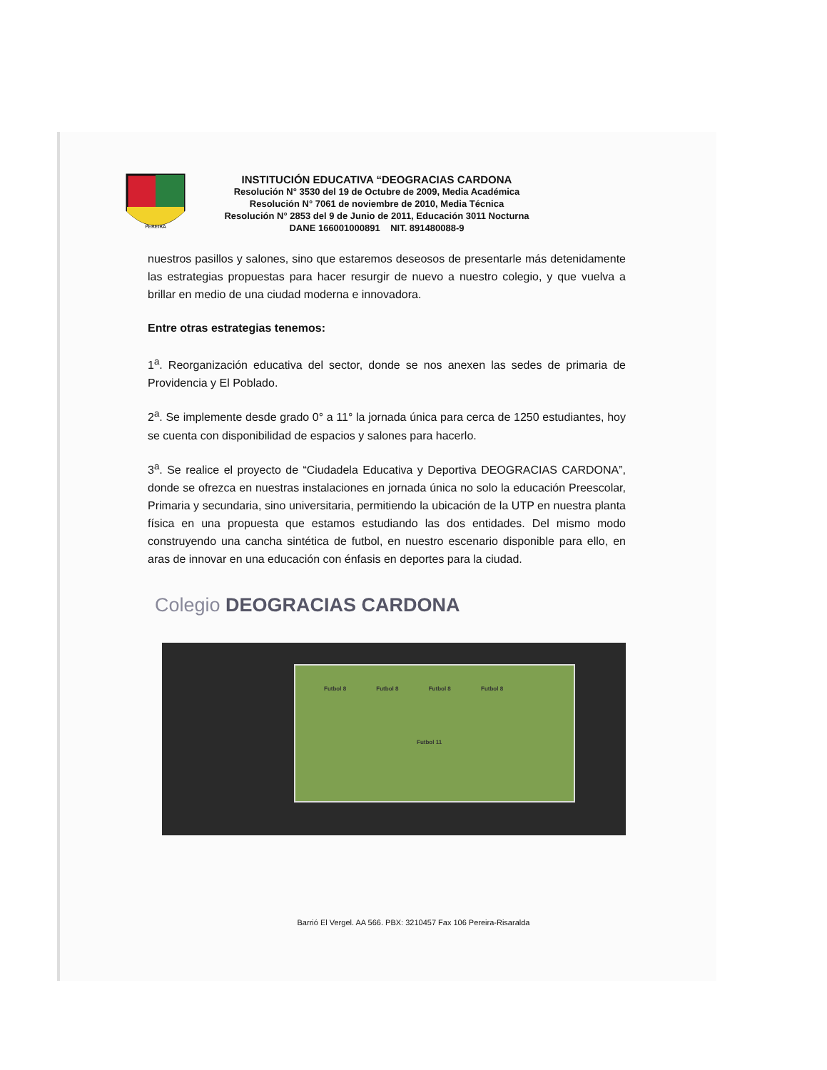PEREIRA
INSTITUCIÓN EDUCATIVA “DEOGRACIAS CARDONA
Resolución N° 3530 del 19 de Octubre de 2009, Media Académica
Resolución N° 7061 de noviembre de 2010, Media Técnica
Resolución N° 2853 del 9 de Junio de 2011, Educación 3011 Nocturna
DANE 166001000891 NIT. 891480088-9
nuestros pasillos y salones, sino que estaremos deseosos de presentarle más detenidamente las estrategias propuestas para hacer resurgir de nuevo a nuestro colegio, y que vuelva a brillar en medio de una ciudad moderna e innovadora.
Entre otras estrategias tenemos:
1<sup>a</sup>. Reorganización educativa del sector, donde se nos anexen las sedes de primaria de Providencia y El Poblado.
2<sup>a</sup>. Se implemente desde grado 0° a 11° la jornada única para cerca de 1250 estudiantes, hoy se cuenta con disponibilidad de espacios y salones para hacerlo.
3<sup>a</sup>. Se realice el proyecto de “Ciudadela Educativa y Deportiva DEOGRACIAS CARDONA”, donde se ofrezca en nuestras instalaciones en jornada única no solo la educación Preescolar, Primaria y secundaria, sino universitaria, permitiendo la ubicación de la UTP en nuestra planta física en una propuesta que estamos estudiando las dos entidades. Del mismo modo construyendo una cancha sintética de futbol, en nuestro escenario disponible para ello, en aras de innovar en una educación con énfasis en deportes para la ciudad.
Colegio DEOGRACIAS CARDONA
Futbol 8 Futbol 8 Futbol 8 Futbol 8
Futbol 11
Barrió El Vergel. AA 566. PBX: 3210457 Fax 106 Pereira-Risaralda